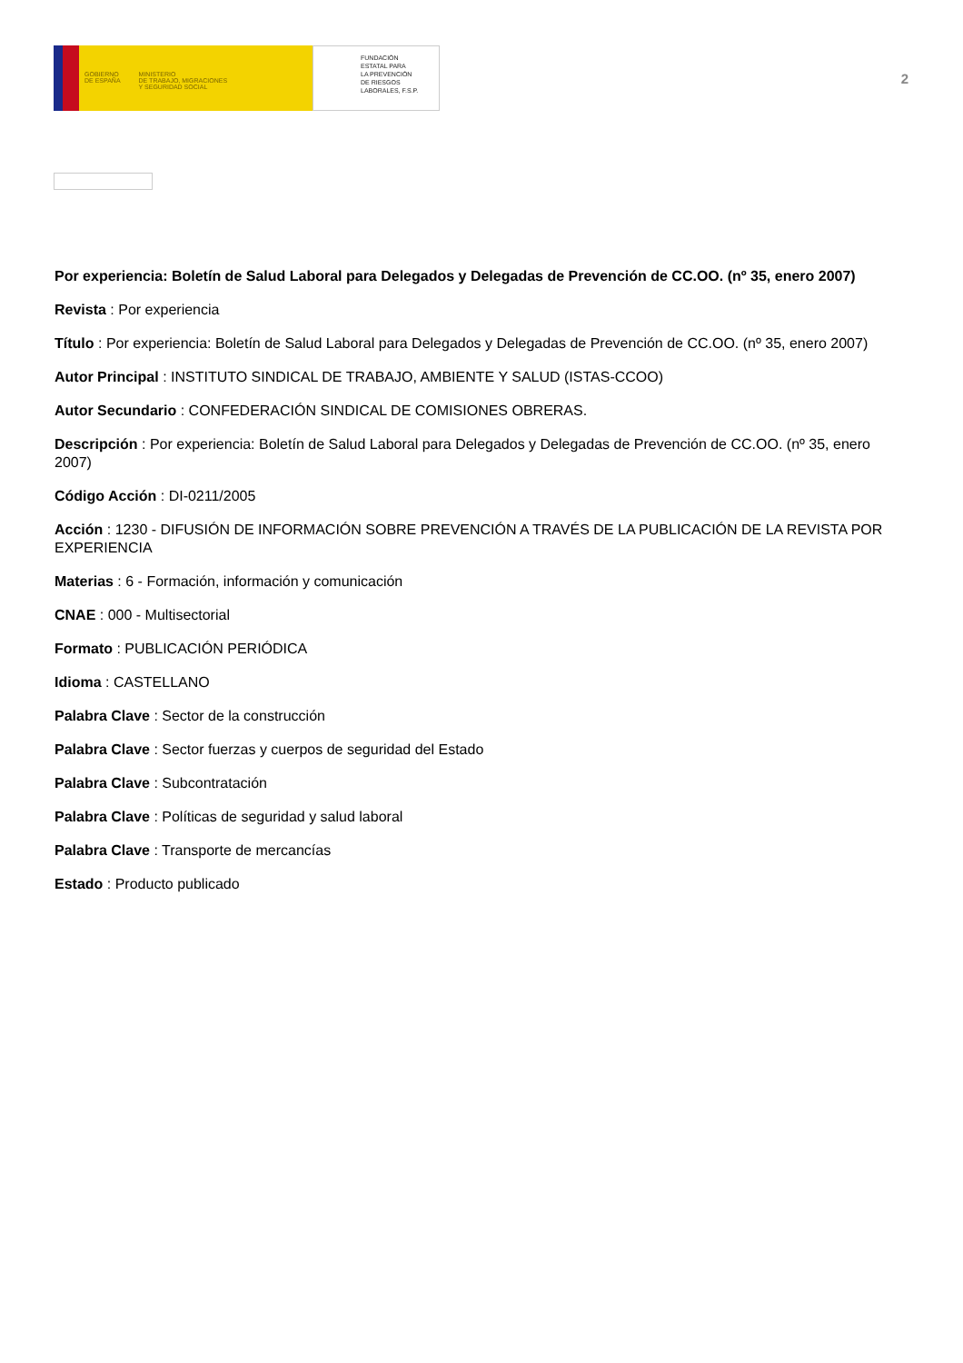GOBIERNO
DE ESPAÑA MINISTERIO
DE TRABAJO, MIGRACIONES
Y SEGURIDAD SOCIAL
FUNDACIÓN
ESTATAL PARA
LA PREVENCIÓN
DE RIESGOS
LABORALES, F.S.P.
2
Por experiencia: Boletín de Salud Laboral para Delegados y Delegadas de Prevención de CC.OO. (nº 35, enero 2007)
Revista : Por experiencia
Título : Por experiencia: Boletín de Salud Laboral para Delegados y Delegadas de Prevención de CC.OO. (nº 35, enero 2007)
Autor Principal : INSTITUTO SINDICAL DE TRABAJO, AMBIENTE Y SALUD (ISTAS-CCOO)
Autor Secundario : CONFEDERACIÓN SINDICAL DE COMISIONES OBRERAS.
Descripción : Por experiencia: Boletín de Salud Laboral para Delegados y Delegadas de Prevención de CC.OO. (nº 35, enero 2007)
Código Acción : DI-0211/2005
Acción : 1230 - DIFUSIÓN DE INFORMACIÓN SOBRE PREVENCIÓN A TRAVÉS DE LA PUBLICACIÓN DE LA REVISTA POR EXPERIENCIA
Materias : 6 - Formación, información y comunicación
CNAE : 000 - Multisectorial
Formato : PUBLICACIÓN PERIÓDICA
Idioma : CASTELLANO
Palabra Clave : Sector de la construcción
Palabra Clave : Sector fuerzas y cuerpos de seguridad del Estado
Palabra Clave : Subcontratación
Palabra Clave : Políticas de seguridad y salud laboral
Palabra Clave : Transporte de mercancías
Estado : Producto publicado